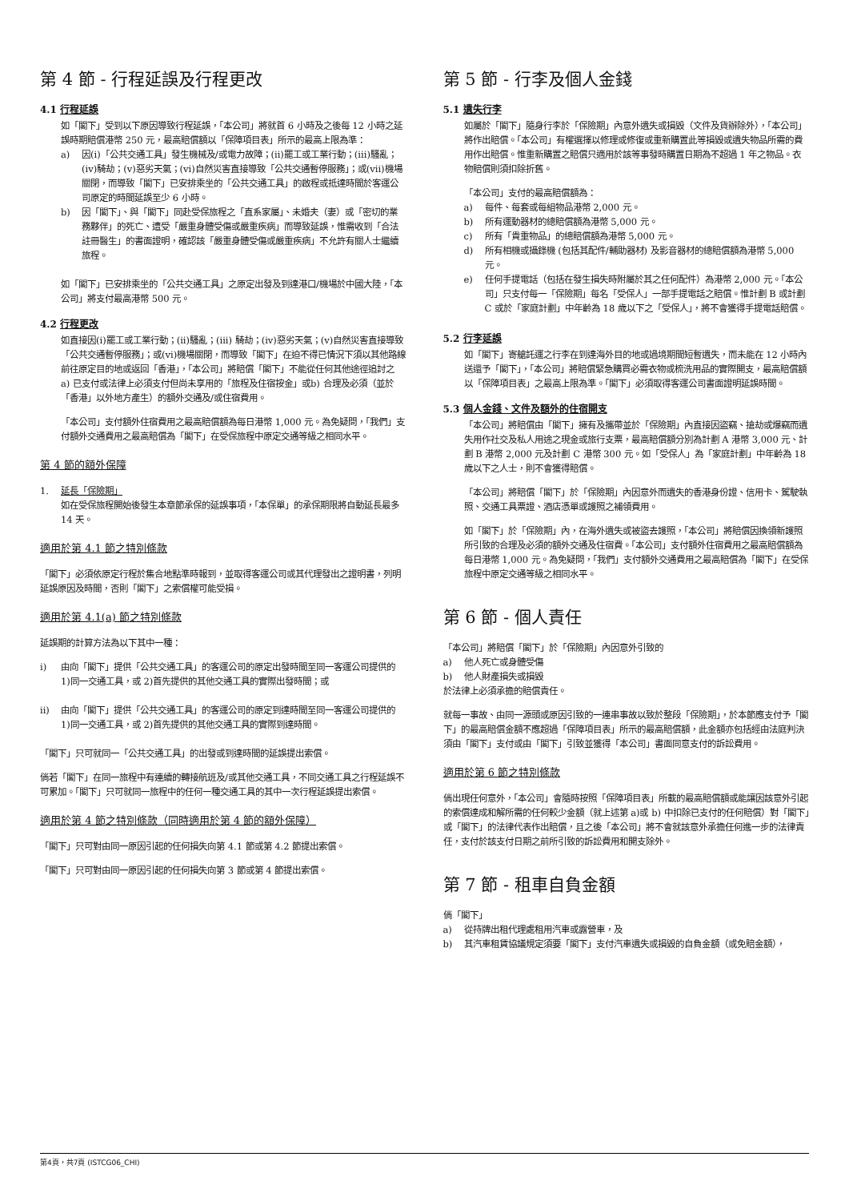第 4 節 - 行程延誤及行程更改
4.1 行程延誤
如「閣下」受到以下原因導致行程延誤，「本公司」將就首 6 小時及之後每 12 小時之延誤時期賠償港幣 250 元，最高賠償額以「保障項目表」所示的最高上限為準：
a) 因(i)「公共交通工具」發生機械及/或電力故障；(ii)罷工或工業行動；(iii)騷亂；(iv)騎劫；(v)惡劣天氣；(vi)自然災害直接導致「公共交通暫停服務」；或(vii)機場關閉，而導致「閣下」已安排乘坐的「公共交通工具」的啟程或抵達時間於客運公司原定的時間延誤至少 6 小時。
b) 因「閣下」、與「閣下」同赴受保旅程之「直系家屬」、未婚夫（妻）或「密切的業務夥伴」的死亡、遭受「嚴重身體受傷或嚴重疾病」而導致延誤，惟需收到「合法註冊醫生」的書面證明，確認該「嚴重身體受傷或嚴重疾病」不允許有關人士繼續旅程。
如「閣下」已安排乘坐的「公共交通工具」之原定出發及到達港口/機場於中國大陸，「本公司」將支付最高港幣 500 元。
4.2 行程更改
如直接因(i)罷工或工業行動；(ii)騷亂；(iii) 騎劫；(iv)惡劣天氣；(v)自然災害直接導致「公共交通暫停服務」；或(vi)機場關閉，而導致「閣下」在迫不得已情況下須以其他路線前往原定目的地或返回「香港」，「本公司」將賠償「閣下」不能從任何其他途徑追討之 a) 已支付或法律上必須支付但尚未享用的「旅程及住宿按金」或b) 合理及必須（並於「香港」以外地方產生）的額外交通及/或住宿費用。
「本公司」支付額外住宿費用之最高賠償額為每日港幣 1,000 元。為免疑問，「我們」支付額外交通費用之最高賠償為「閣下」在受保旅程中原定交通等級之相同水平。
第 4 節的額外保障
1. 延長「保險期」
如在受保旅程開始後發生本章節承保的延誤事項，「本保單」的承保期限將自動延長最多 14 天。
適用於第 4.1 節之特別條款
「閣下」必須依原定行程於集合地點準時報到，並取得客運公司或其代理發出之證明書，列明延誤原因及時間，否則「閣下」之索償權可能受損。
適用於第 4.1(a) 節之特別條款
延誤期的計算方法為以下其中一種：
i) 由向「閣下」提供「公共交通工具」的客運公司的原定出發時間至同一客運公司提供的 1)同一交通工具，或 2)首先提供的其他交通工具的實際出發時間；或
ii) 由向「閣下」提供「公共交通工具」的客運公司的原定到達時間至同一客運公司提供的 1)同一交通工具，或 2)首先提供的其他交通工具的實際到達時間。
「閣下」只可就同一「公共交通工具」的出發或到達時間的延誤提出索償。
倘若「閣下」在同一旅程中有連續的轉接航班及/或其他交通工具，不同交通工具之行程延誤不可累加。「閣下」只可就同一旅程中的任何一種交通工具的其中一次行程延誤提出索償。
適用於第 4 節之特別條款（同時適用於第 4 節的額外保障）
「閣下」只可對由同一原因引起的任何損失向第 4.1 節或第 4.2 節提出索償。
「閣下」只可對由同一原因引起的任何損失向第 3 節或第 4 節提出索償。
第 5 節 - 行李及個人金錢
5.1 遺失行李
如屬於「閣下」隨身行李於「保險期」內意外遺失或損毀（文件及貨辦除外），「本公司」將作出賠償。「本公司」有權選擇以修理或修復或重新購置此等損毀或遺失物品所需的費用作出賠償。惟重新購置之賠償只適用於該等事發時購置日期為不超過 1 年之物品。衣物賠償則須扣除折舊。
「本公司」支付的最高賠償額為：
a) 每件、每套或每組物品港幣 2,000 元。
b) 所有運動器材的總賠償額為港幣 5,000 元。
c) 所有「貴重物品」的總賠償額為港幣 5,000 元。
d) 所有相機或攝錄機 (包括其配件/輔助器材) 及影音器材的總賠償額為港幣 5,000 元。
e) 任何手提電話（包括在發生損失時附屬於其之任何配件）為港幣 2,000 元。「本公司」只支付每一「保險期」每名「受保人」一部手提電話之賠償。惟計劃 B 或計劃 C 或於「家庭計劃」中年齡為 18 歲以下之「受保人」，將不會獲得手提電話賠償。
5.2 行李延誤
如「閣下」寄艙託運之行李在到達海外目的地或過境期間短暫遺失，而未能在 12 小時內送還予「閣下」，「本公司」將賠償緊急購買必需衣物或梳洗用品的實際開支，最高賠償額以「保障項目表」之最高上限為準。「閣下」必須取得客運公司書面證明延誤時間。
5.3 個人金錢、文件及額外的住宿開支
「本公司」將賠償由「閣下」擁有及攜帶並於「保險期」內直接因盜竊、搶劫或爆竊而遺失用作社交及私人用途之現金或旅行支票，最高賠償額分別為計劃 A 港幣 3,000 元、計劃 B 港幣 2,000 元及計劃 C 港幣 300 元。如「受保人」為「家庭計劃」中年齡為 18 歲以下之人士，則不會獲得賠償。
「本公司」將賠償「閣下」於「保險期」內因意外而遺失的香港身份證、信用卡、駕駛執照、交通工具票證、酒店憑單或護照之補領費用。
如「閣下」於「保險期」內，在海外遺失或被盜去護照，「本公司」將賠償因換領新護照所引致的合理及必須的額外交通及住宿費。「本公司」支付額外住宿費用之最高賠償額為每日港幣 1,000 元。為免疑問，「我們」支付額外交通費用之最高賠償為「閣下」在受保旅程中原定交通等級之相同水平。
第 6 節 - 個人責任
「本公司」將賠償「閣下」於「保險期」內因意外引致的
a) 他人死亡或身體受傷
b) 他人財產損失或損毀
於法律上必須承擔的賠償責任。
就每一事故、由同一源頭或原因引致的一連串事故以致於整段「保險期」，於本節應支付予「閣下」的最高賠償金額不應超過「保障項目表」所示的最高賠償額，此金額亦包括經由法庭判決須由「閣下」支付或由「閣下」引致並獲得「本公司」書面同意支付的訴訟費用。
適用於第 6 節之特別條款
倘出現任何意外，「本公司」會隨時按照「保障項目表」所載的最高賠償額或能讓因該意外引起的索償達成和解所需的任何較少金額（就上述第 a)或 b) 中扣除已支付的任何賠償）對「閣下」或「閣下」的法律代表作出賠償，且之後「本公司」將不會就該意外承擔任何進一步的法律責任，支付於該支付日期之前所引致的訴訟費用和開支除外。
第 7 節 - 租車自負金額
倘「閣下」
a) 從持牌出租代理處租用汽車或露營車，及
b) 其汽車租賃協議規定須要「閣下」支付汽車遺失或損毀的自負金額（或免賠金額），
第4頁，共7頁 (ISTCG06_CHI)